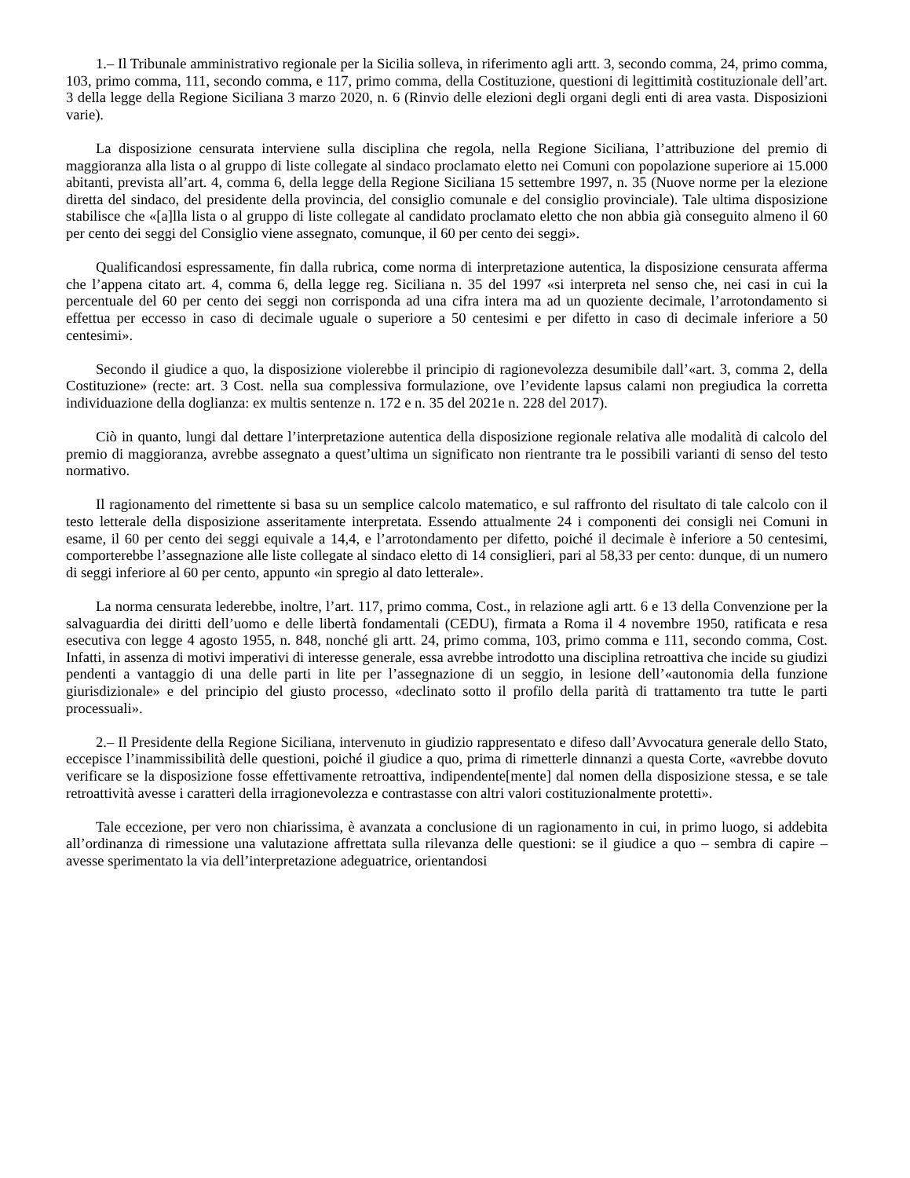1.– Il Tribunale amministrativo regionale per la Sicilia solleva, in riferimento agli artt. 3, secondo comma, 24, primo comma, 103, primo comma, 111, secondo comma, e 117, primo comma, della Costituzione, questioni di legittimità costituzionale dell’art. 3 della legge della Regione Siciliana 3 marzo 2020, n. 6 (Rinvio delle elezioni degli organi degli enti di area vasta. Disposizioni varie).
La disposizione censurata interviene sulla disciplina che regola, nella Regione Siciliana, l’attribuzione del premio di maggioranza alla lista o al gruppo di liste collegate al sindaco proclamato eletto nei Comuni con popolazione superiore ai 15.000 abitanti, prevista all’art. 4, comma 6, della legge della Regione Siciliana 15 settembre 1997, n. 35 (Nuove norme per la elezione diretta del sindaco, del presidente della provincia, del consiglio comunale e del consiglio provinciale). Tale ultima disposizione stabilisce che «[a]lla lista o al gruppo di liste collegate al candidato proclamato eletto che non abbia già conseguito almeno il 60 per cento dei seggi del Consiglio viene assegnato, comunque, il 60 per cento dei seggi».
Qualificandosi espressamente, fin dalla rubrica, come norma di interpretazione autentica, la disposizione censurata afferma che l’appena citato art. 4, comma 6, della legge reg. Siciliana n. 35 del 1997 «si interpreta nel senso che, nei casi in cui la percentuale del 60 per cento dei seggi non corrisponda ad una cifra intera ma ad un quoziente decimale, l’arrotondamento si effettua per eccesso in caso di decimale uguale o superiore a 50 centesimi e per difetto in caso di decimale inferiore a 50 centesimi».
Secondo il giudice a quo, la disposizione violerebbe il principio di ragionevolezza desumibile dall’«art. 3, comma 2, della Costituzione» (recte: art. 3 Cost. nella sua complessiva formulazione, ove l’evidente lapsus calami non pregiudica la corretta individuazione della doglianza: ex multis sentenze n. 172 e n. 35 del 2021e n. 228 del 2017).
Ciò in quanto, lungi dal dettare l’interpretazione autentica della disposizione regionale relativa alle modalità di calcolo del premio di maggioranza, avrebbe assegnato a quest’ultima un significato non rientrante tra le possibili varianti di senso del testo normativo.
Il ragionamento del rimettente si basa su un semplice calcolo matematico, e sul raffronto del risultato di tale calcolo con il testo letterale della disposizione asseritamente interpretata. Essendo attualmente 24 i componenti dei consigli nei Comuni in esame, il 60 per cento dei seggi equivale a 14,4, e l’arrotondamento per difetto, poiché il decimale è inferiore a 50 centesimi, comporterebbe l’assegnazione alle liste collegate al sindaco eletto di 14 consiglieri, pari al 58,33 per cento: dunque, di un numero di seggi inferiore al 60 per cento, appunto «in spregio al dato letterale».
La norma censurata lederebbe, inoltre, l’art. 117, primo comma, Cost., in relazione agli artt. 6 e 13 della Convenzione per la salvaguardia dei diritti dell’uomo e delle libertà fondamentali (CEDU), firmata a Roma il 4 novembre 1950, ratificata e resa esecutiva con legge 4 agosto 1955, n. 848, nonché gli artt. 24, primo comma, 103, primo comma e 111, secondo comma, Cost. Infatti, in assenza di motivi imperativi di interesse generale, essa avrebbe introdotto una disciplina retroattiva che incide su giudizi pendenti a vantaggio di una delle parti in lite per l’assegnazione di un seggio, in lesione dell’«autonomia della funzione giurisdizionale» e del principio del giusto processo, «declinato sotto il profilo della parità di trattamento tra tutte le parti processuali».
2.– Il Presidente della Regione Siciliana, intervenuto in giudizio rappresentato e difeso dall’Avvocatura generale dello Stato, eccepisce l’inammissibilità delle questioni, poiché il giudice a quo, prima di rimetterle dinnanzi a questa Corte, «avrebbe dovuto verificare se la disposizione fosse effettivamente retroattiva, indipendente[mente] dal nomen della disposizione stessa, e se tale retroattività avesse i caratteri della irragionevolezza e contrastasse con altri valori costituzionalmente protetti».
Tale eccezione, per vero non chiarissima, è avanzata a conclusione di un ragionamento in cui, in primo luogo, si addebita all’ordinanza di rimessione una valutazione affrettata sulla rilevanza delle questioni: se il giudice a quo – sembra di capire – avesse sperimentato la via dell’interpretazione adeguatrice, orientandosi